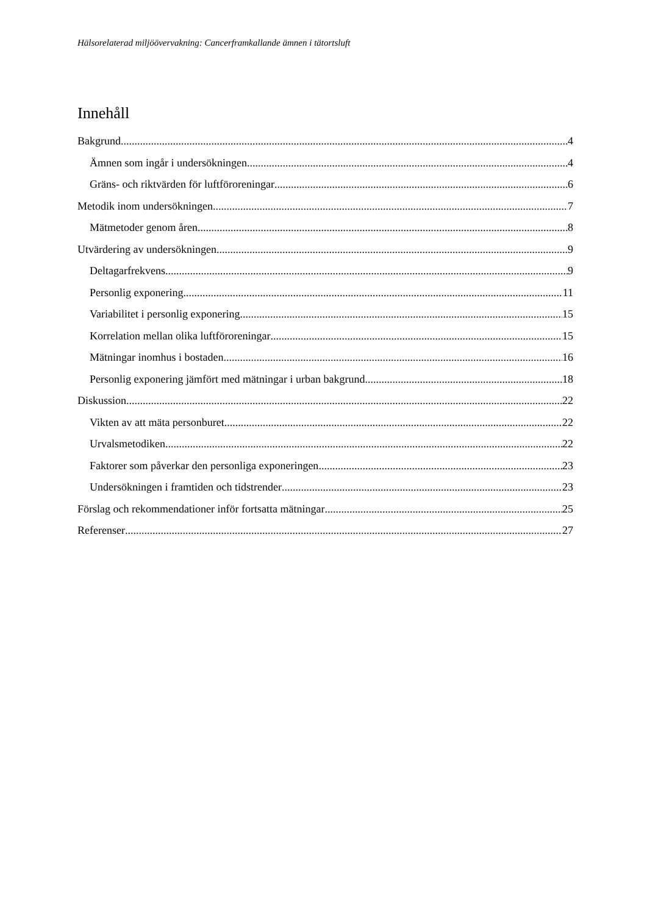Hälsorelaterad miljöövervakning: Cancerframkallande ämnen i tätortsluft
Innehåll
Bakgrund 4
Ämnen som ingår i undersökningen 4
Gräns- och riktvärden för luftföroreningar 6
Metodik inom undersökningen 7
Mätmetoder genom åren 8
Utvärdering av undersökningen 9
Deltagarfrekvens 9
Personlig exponering 11
Variabilitet i personlig exponering 15
Korrelation mellan olika luftföroreningar 15
Mätningar inomhus i bostaden 16
Personlig exponering jämfört med mätningar i urban bakgrund 18
Diskussion 22
Vikten av att mäta personburet 22
Urvalsmetodiken 22
Faktorer som påverkar den personliga exponeringen 23
Undersökningen i framtiden och tidstrender 23
Förslag och rekommendationer inför fortsatta mätningar 25
Referenser 27